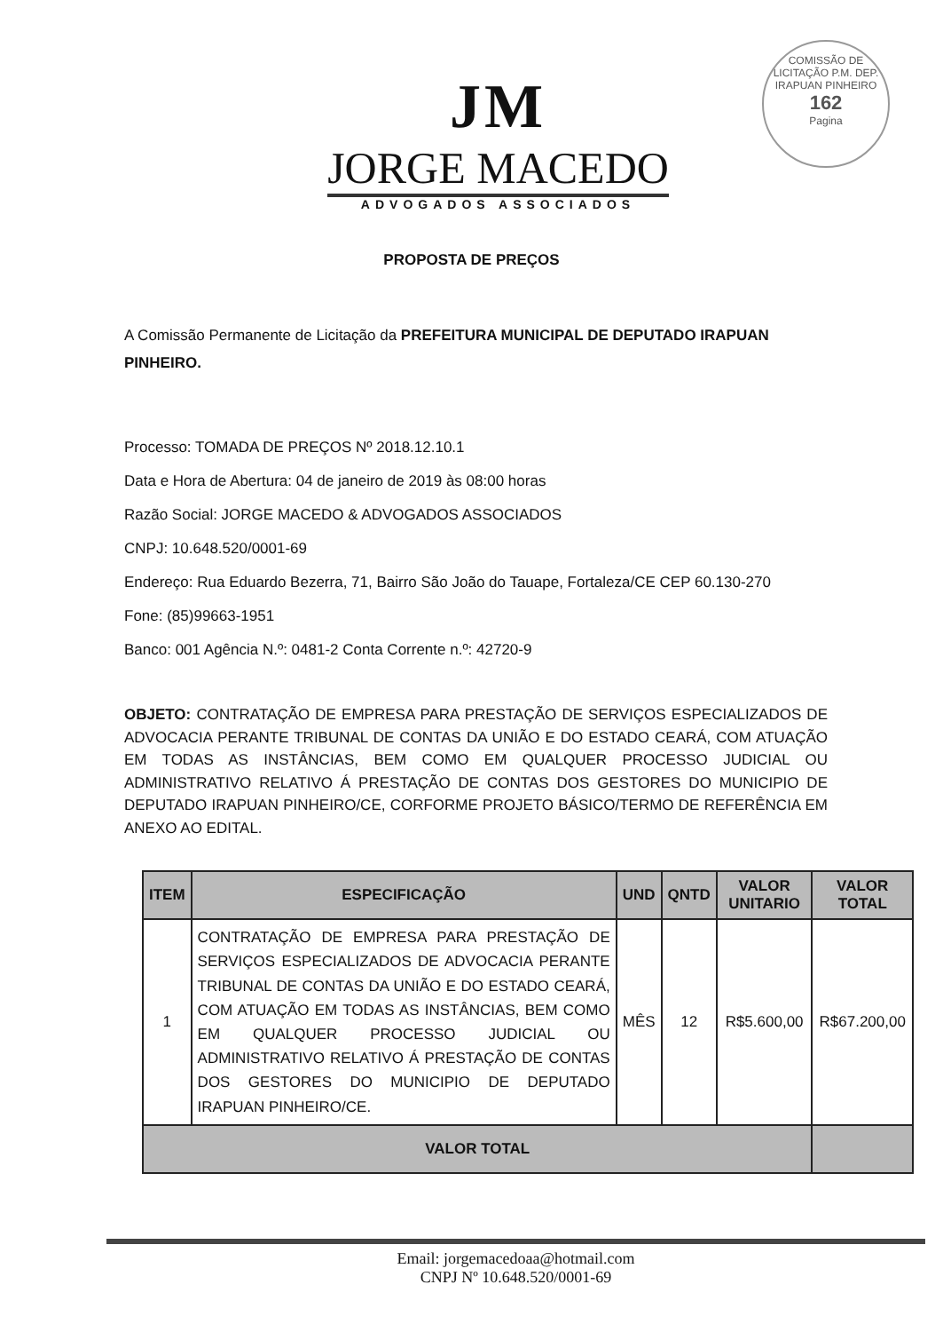COMISSÃO DE LICITAÇÃO P.M. DEP. IRAPUAN PINHEIRO
162
Pagina
JM
JORGE MACEDO
ADVOGADOS ASSOCIADOS
PROPOSTA DE PREÇOS
A Comissão Permanente de Licitação da PREFEITURA MUNICIPAL DE DEPUTADO IRAPUAN PINHEIRO.
Processo: TOMADA DE PREÇOS Nº 2018.12.10.1
Data e Hora de Abertura: 04 de janeiro de 2019 às 08:00 horas
Razão Social: JORGE MACEDO & ADVOGADOS ASSOCIADOS
CNPJ: 10.648.520/0001-69
Endereço: Rua Eduardo Bezerra, 71, Bairro São João do Tauape, Fortaleza/CE CEP 60.130-270
Fone: (85)99663-1951
Banco: 001 Agência N.º: 0481-2 Conta Corrente n.º: 42720-9
OBJETO: CONTRATAÇÃO DE EMPRESA PARA PRESTAÇÃO DE SERVIÇOS ESPECIALIZADOS DE ADVOCACIA PERANTE TRIBUNAL DE CONTAS DA UNIÃO E DO ESTADO CEARÁ, COM ATUAÇÃO EM TODAS AS INSTÂNCIAS, BEM COMO EM QUALQUER PROCESSO JUDICIAL OU ADMINISTRATIVO RELATIVO Á PRESTAÇÃO DE CONTAS DOS GESTORES DO MUNICIPIO DE DEPUTADO IRAPUAN PINHEIRO/CE, CORFORME PROJETO BÁSICO/TERMO DE REFERÊNCIA EM ANEXO AO EDITAL.
| ITEM | ESPECIFICAÇÃO | UND | QNTD | VALOR UNITARIO | VALOR TOTAL |
| --- | --- | --- | --- | --- | --- |
| 1 | CONTRATAÇÃO DE EMPRESA PARA PRESTAÇÃO DE SERVIÇOS ESPECIALIZADOS DE ADVOCACIA PERANTE TRIBUNAL DE CONTAS DA UNIÃO E DO ESTADO CEARÁ, COM ATUAÇÃO EM TODAS AS INSTÂNCIAS, BEM COMO EM QUALQUER PROCESSO JUDICIAL OU ADMINISTRATIVO RELATIVO Á PRESTAÇÃO DE CONTAS DOS GESTORES DO MUNICIPIO DE DEPUTADO IRAPUAN PINHEIRO/CE. | MÊS | 12 | R$5.600,00 | R$67.200,00 |
| VALOR TOTAL | | | | | |
Email: jorgemacedoaa@hotmail.com
CNPJ Nº 10.648.520/0001-69